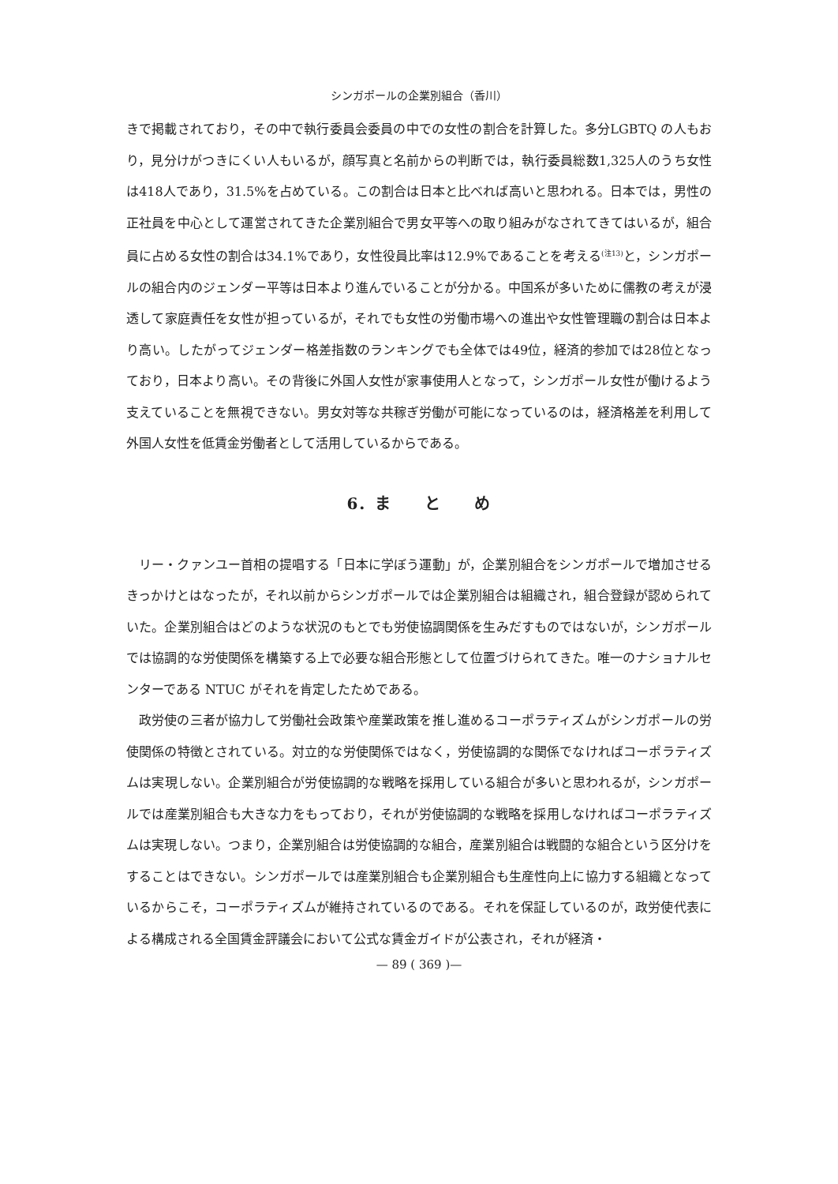シンガポールの企業別組合（香川）
きで掲載されており，その中で執行委員会委員の中での女性の割合を計算した。多分LGBTQ の人もおり，見分けがつきにくい人もいるが，顔写真と名前からの判断では，執行委員総数1,325人のうち女性は418人であり，31.5%を占めている。この割合は日本と比べれば高いと思われる。日本では，男性の正社員を中心として運営されてきた企業別組合で男女平等への取り組みがなされてきてはいるが，組合員に占める女性の割合は34.1%であり，女性役員比率は12.9%であることを考える<sup>(注13)</sup>と，シンガポールの組合内のジェンダー平等は日本より進んでいることが分かる。中国系が多いために儒教の考えが浸透して家庭責任を女性が担っているが，それでも女性の労働市場への進出や女性管理職の割合は日本より高い。したがってジェンダー格差指数のランキングでも全体では49位，経済的参加では28位となっており，日本より高い。その背後に外国人女性が家事使用人となって，シンガポール女性が働けるよう支えていることを無視できない。男女対等な共稼ぎ労働が可能になっているのは，経済格差を利用して外国人女性を低賃金労働者として活用しているからである。
6．ま　　と　　め
リー・クァンユー首相の提唱する「日本に学ぼう運動」が，企業別組合をシンガポールで増加させるきっかけとはなったが，それ以前からシンガポールでは企業別組合は組織され，組合登録が認められていた。企業別組合はどのような状況のもとでも労使協調関係を生みだすものではないが，シンガポールでは協調的な労使関係を構築する上で必要な組合形態として位置づけられてきた。唯一のナショナルセンターである NTUC がそれを肯定したためである。
政労使の三者が協力して労働社会政策や産業政策を推し進めるコーポラティズムがシンガポールの労使関係の特徴とされている。対立的な労使関係ではなく，労使協調的な関係でなければコーポラティズムは実現しない。企業別組合が労使協調的な戦略を採用している組合が多いと思われるが，シンガポールでは産業別組合も大きな力をもっており，それが労使協調的な戦略を採用しなければコーポラティズムは実現しない。つまり，企業別組合は労使協調的な組合，産業別組合は戦闘的な組合という区分けをすることはできない。シンガポールでは産業別組合も企業別組合も生産性向上に協力する組織となっているからこそ，コーポラティズムが維持されているのである。それを保証しているのが，政労使代表による構成される全国賃金評議会において公式な賃金ガイドが公表され，それが経済・
— 89 ( 369 )—